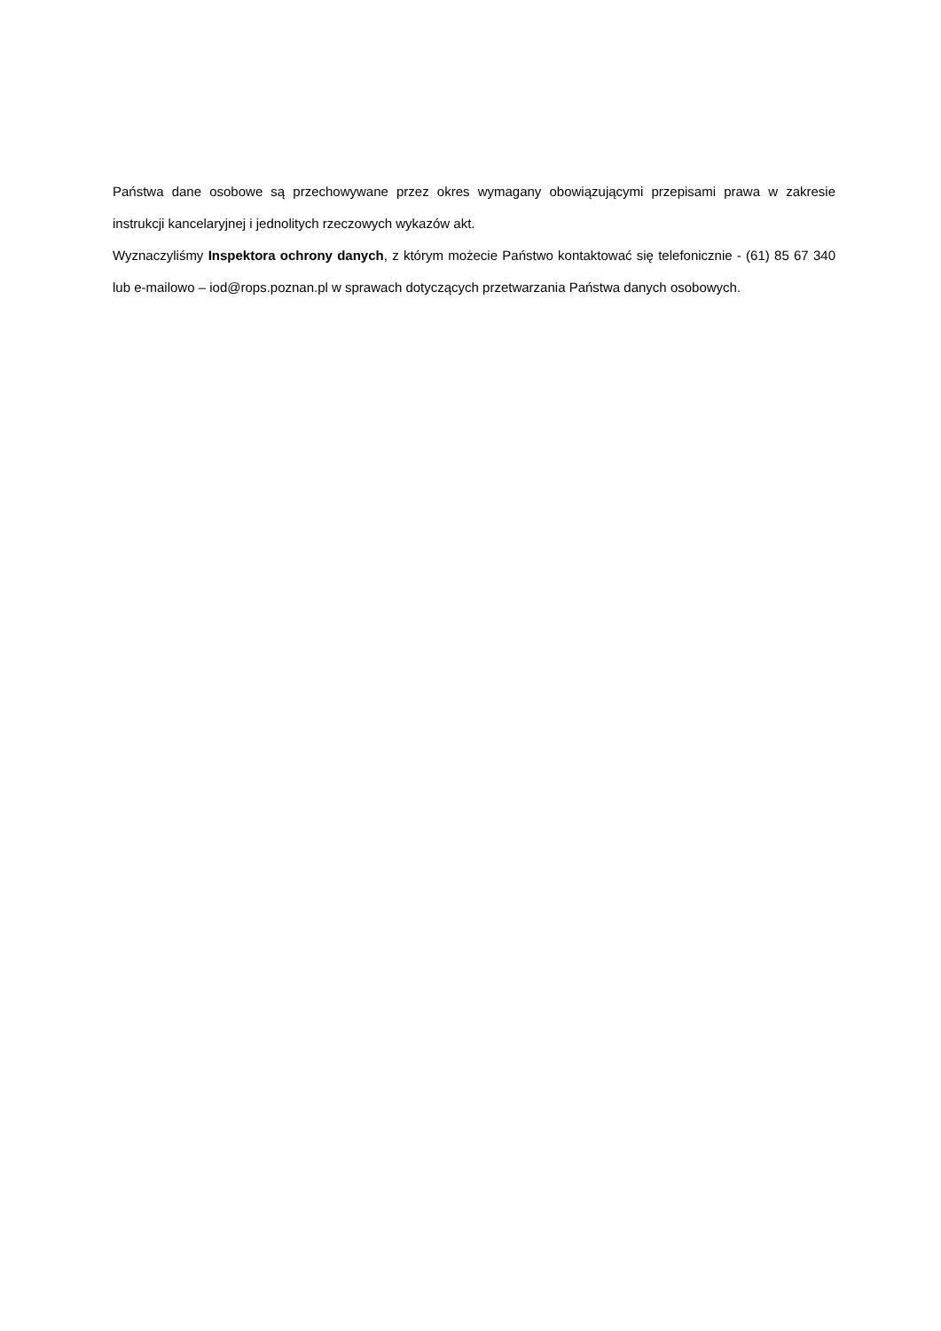Państwa dane osobowe są przechowywane przez okres wymagany obowiązującymi przepisami prawa w zakresie instrukcji kancelaryjnej i jednolitych rzeczowych wykazów akt.
Wyznaczyliśmy Inspektora ochrony danych, z którym możecie Państwo kontaktować się telefonicznie - (61) 85 67 340 lub e-mailowo – iod@rops.poznan.pl w sprawach dotyczących przetwarzania Państwa danych osobowych.